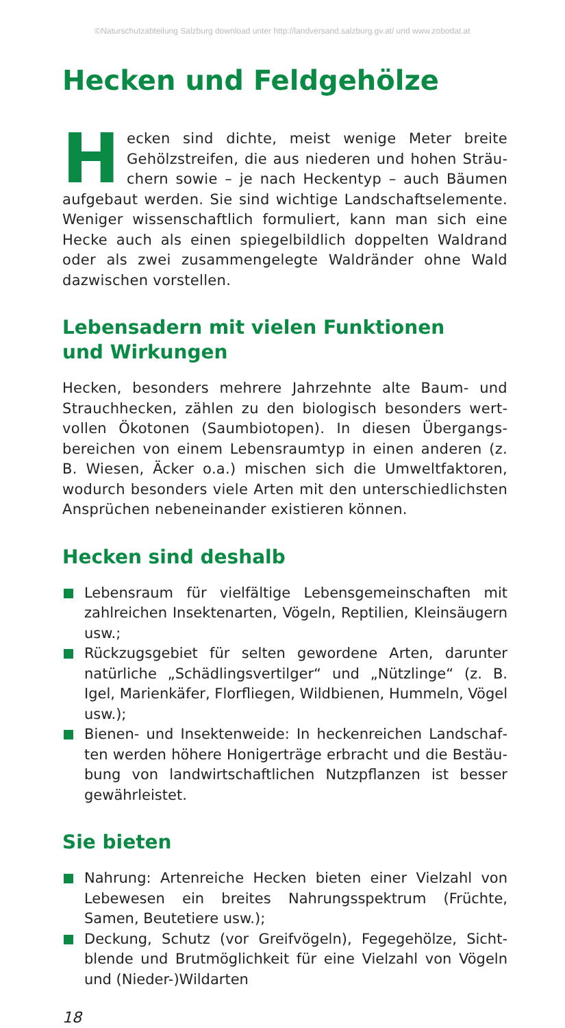©Naturschutzabteilung Salzburg download unter http://landversand.salzburg.gv.at/ und www.zobodat.at
Hecken und Feldgehölze
Hecken sind dichte, meist wenige Meter breite Gehölzstreifen, die aus niederen und hohen Sträu­chern sowie – je nach Heckentyp – auch Bäumen aufgebaut werden. Sie sind wichtige Landschaftselemente. Weniger wissenschaftlich formuliert, kann man sich eine Hecke auch als einen spiegelbildlich doppelten Waldrand oder als zwei zusammengelegte Waldränder ohne Wald dazwischen vorstellen.
Lebensadern mit vielen Funktionen
und Wirkungen
Hecken, besonders mehrere Jahrzehnte alte Baum- und Strauchhecken, zählen zu den biologisch besonders wert­vollen Ökotonen (Saumbiotopen). In diesen Übergangs­bereichen von einem Lebensraumtyp in einen anderen (z. B. Wiesen, Äcker o.a.) mischen sich die Umweltfaktoren, wodurch besonders viele Arten mit den unterschiedlichsten Ansprüchen nebeneinander existieren können.
Hecken sind deshalb
Lebensraum für vielfältige Lebensgemeinschaften mit zahl­reichen Insektenarten, Vögeln, Reptilien, Kleinsäugern usw.;
Rückzugsgebiet für selten gewordene Arten, darunter natür­liche „Schädlingsvertilger“ und „Nützlinge“ (z. B. Igel, Marienkäfer, Florfliegen, Wildbienen, Hummeln, Vögel usw.);
Bienen- und Insektenweide: In heckenreichen Landschaf­ten werden höhere Honigerträge erbracht und die Bestäu­bung von landwirtschaftlichen Nutzpflanzen ist besser gewährleistet.
Sie bieten
Nahrung: Artenreiche Hecken bieten einer Vielzahl von Lebewesen ein breites Nahrungsspektrum (Früchte, Samen, Beutetiere usw.);
Deckung, Schutz (vor Greifvögeln), Fegegehölze, Sicht­blende und Brutmöglichkeit für eine Vielzahl von Vögeln und (Nieder-)Wildarten
18